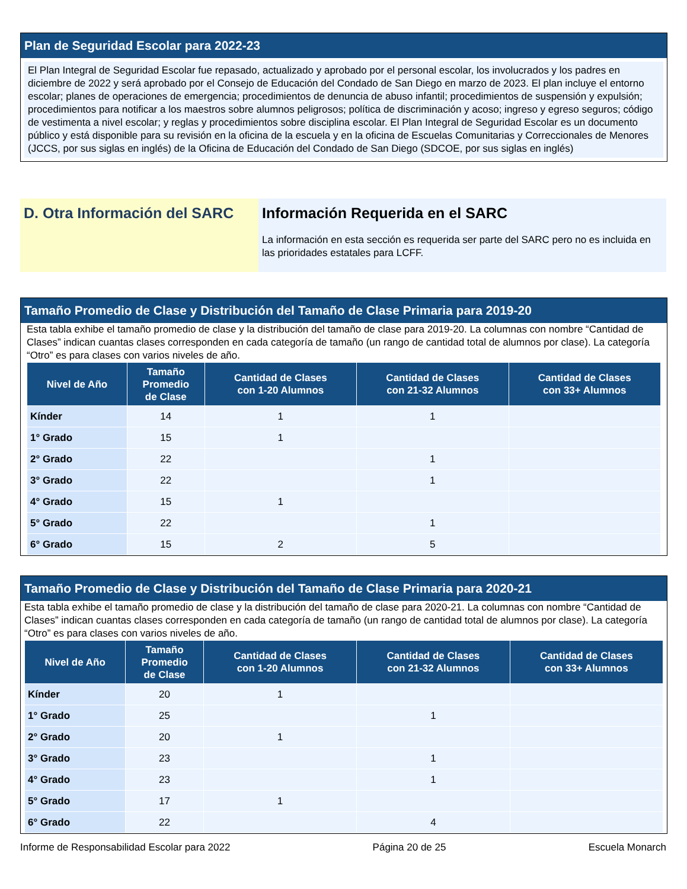Plan de Seguridad Escolar para 2022-23
El Plan Integral de Seguridad Escolar fue repasado, actualizado y aprobado por el personal escolar, los involucrados y los padres en diciembre de 2022 y será aprobado por el Consejo de Educación del Condado de San Diego en marzo de 2023. El plan incluye el entorno escolar; planes de operaciones de emergencia; procedimientos de denuncia de abuso infantil; procedimientos de suspensión y expulsión; procedimientos para notificar a los maestros sobre alumnos peligrosos; política de discriminación y acoso; ingreso y egreso seguros; código de vestimenta a nivel escolar; y reglas y procedimientos sobre disciplina escolar. El Plan Integral de Seguridad Escolar es un documento público y está disponible para su revisión en la oficina de la escuela y en la oficina de Escuelas Comunitarias y Correccionales de Menores (JCCS, por sus siglas en inglés) de la Oficina de Educación del Condado de San Diego (SDCOE, por sus siglas en inglés)
D. Otra Información del SARC
Información Requerida en el SARC
La información en esta sección es requerida ser parte del SARC pero no es incluida en las prioridades estatales para LCFF.
Tamaño Promedio de Clase y Distribución del Tamaño de Clase Primaria para 2019-20
Esta tabla exhibe el tamaño promedio de clase y la distribución del tamaño de clase para 2019-20. La columnas con nombre “Cantidad de Clases” indican cuantas clases corresponden en cada categoría de tamaño (un rango de cantidad total de alumnos por clase). La categoría “Otro” es para clases con varios niveles de año.
| Nivel de Año | Tamaño Promedio de Clase | Cantidad de Clases con 1-20 Alumnos | Cantidad de Clases con 21-32 Alumnos | Cantidad de Clases con 33+ Alumnos |
| --- | --- | --- | --- | --- |
| Kínder | 14 | 1 | 1 | |
| 1° Grado | 15 | 1 | | |
| 2° Grado | 22 | | 1 | |
| 3° Grado | 22 | | 1 | |
| 4° Grado | 15 | 1 | | |
| 5° Grado | 22 | | 1 | |
| 6° Grado | 15 | 2 | 5 | |
Tamaño Promedio de Clase y Distribución del Tamaño de Clase Primaria para 2020-21
Esta tabla exhibe el tamaño promedio de clase y la distribución del tamaño de clase para 2020-21. La columnas con nombre “Cantidad de Clases” indican cuantas clases corresponden en cada categoría de tamaño (un rango de cantidad total de alumnos por clase). La categoría “Otro” es para clases con varios niveles de año.
| Nivel de Año | Tamaño Promedio de Clase | Cantidad de Clases con 1-20 Alumnos | Cantidad de Clases con 21-32 Alumnos | Cantidad de Clases con 33+ Alumnos |
| --- | --- | --- | --- | --- |
| Kínder | 20 | 1 | | |
| 1° Grado | 25 | | 1 | |
| 2° Grado | 20 | 1 | | |
| 3° Grado | 23 | | 1 | |
| 4° Grado | 23 | | 1 | |
| 5° Grado | 17 | 1 | | |
| 6° Grado | 22 | | 4 | |
Informe de Responsabilidad Escolar para 2022 Página 20 de 25 Escuela Monarch